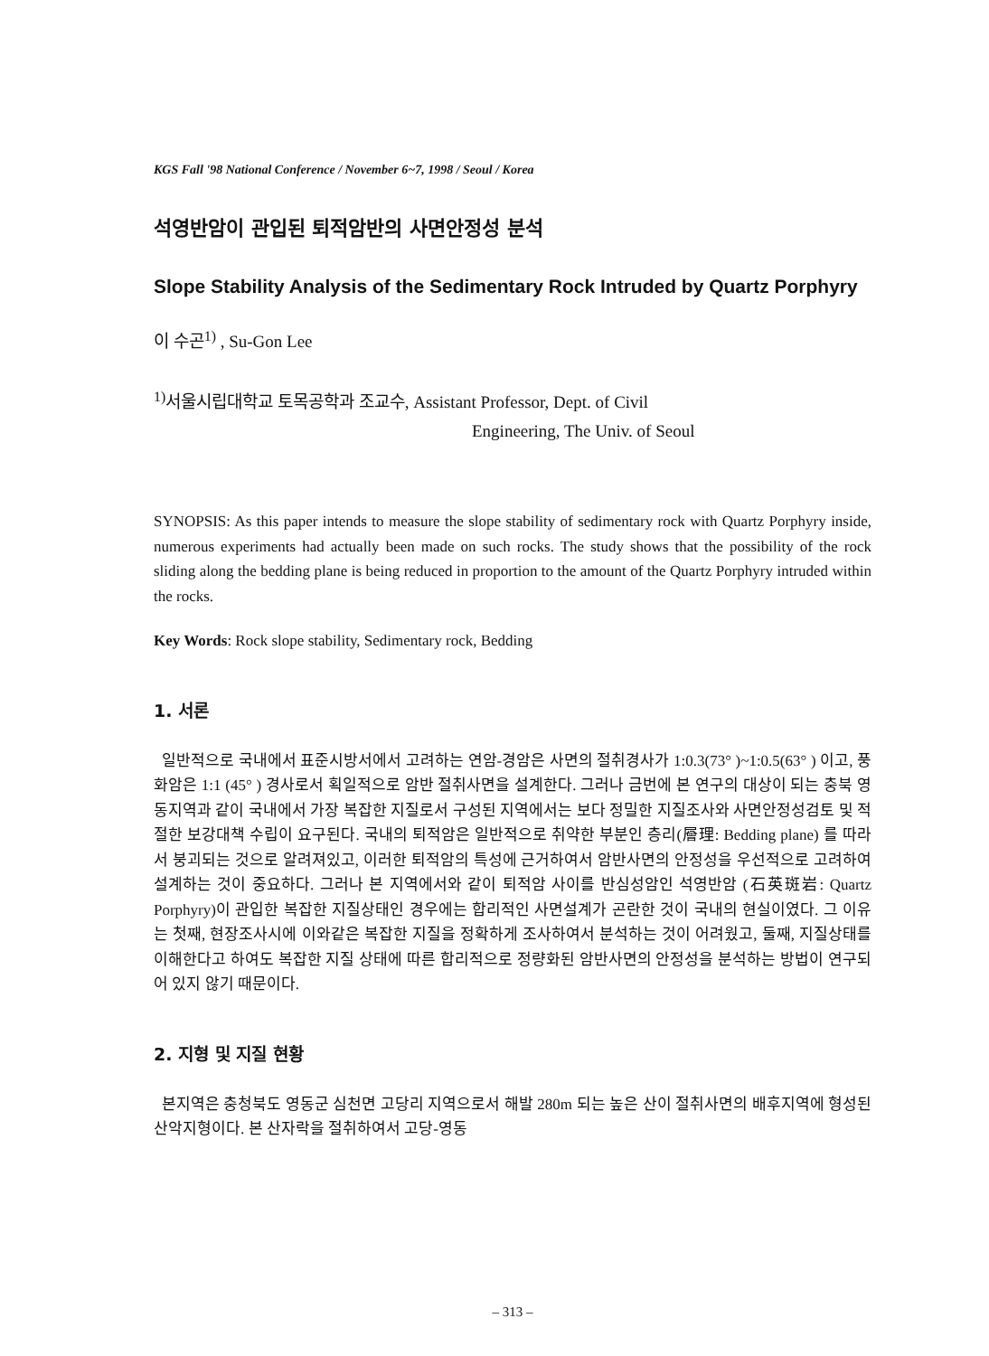KGS Fall '98 National Conference / November 6~7, 1998 / Seoul / Korea
석영반암이 관입된 퇴적암반의 사면안정성 분석
Slope Stability Analysis of the Sedimentary Rock Intruded by Quartz Porphyry
이 수곤<sup>1)</sup> , Su-Gon Lee
<sup>1)</sup> 서울시립대학교 토목공학과 조교수, Assistant Professor, Dept. of Civil
Engineering, The Univ. of Seoul
SYNOPSIS: As this paper intends to measure the slope stability of sedimentary rock with Quartz Porphyry inside, numerous experiments had actually been made on such rocks. The study shows that the possibility of the rock sliding along the bedding plane is being reduced in proportion to the amount of the Quartz Porphyry intruded within the rocks.
Key Words: Rock slope stability, Sedimentary rock, Bedding
1. 서론
일반적으로 국내에서 표준시방서에서 고려하는 연암-경암은 사면의 절취경사가 1:0.3(73° )~1:0.5(63° ) 이고, 풍화암은 1:1 (45° ) 경사로서 획일적으로 암반 절취사면을 설계한다. 그러나 금번에 본 연구의 대상이 되는 충북 영동지역과 같이 국내에서 가장 복잡한 지질로서 구성된 지역에서는 보다 정밀한 지질조사와 사면안정성검토 및 적절한 보강대책 수립이 요구된다. 국내의 퇴적암은 일반적으로 취약한 부분인 층리(層理: Bedding plane) 를 따라서 붕괴되는 것으로 알려져있고, 이러한 퇴적암의 특성에 근거하여서 암반사면의 안정성을 우선적으로 고려하여 설계하는 것이 중요하다. 그러나 본 지역에서와 같이 퇴적암 사이를 반심성암인 석영반암 (石英斑岩: Quartz Porphyry)이 관입한 복잡한 지질상태인 경우에는 합리적인 사면설계가 곤란한 것이 국내의 현실이였다. 그 이유는 첫째, 현장조사시에 이와같은 복잡한 지질을 정확하게 조사하여서 분석하는 것이 어려웠고, 둘째, 지질상태를 이해한다고 하여도 복잡한 지질 상태에 따른 합리적으로 정량화된 암반사면의 안정성을 분석하는 방법이 연구되어 있지 않기 때문이다.
2. 지형 및 지질 현황
본지역은 충청북도 영동군 심천면 고당리 지역으로서 해발 280m 되는 높은 산이 절취사면의 배후지역에 형성된 산악지형이다. 본 산자락을 절취하여서 고당-영동
– 313 –